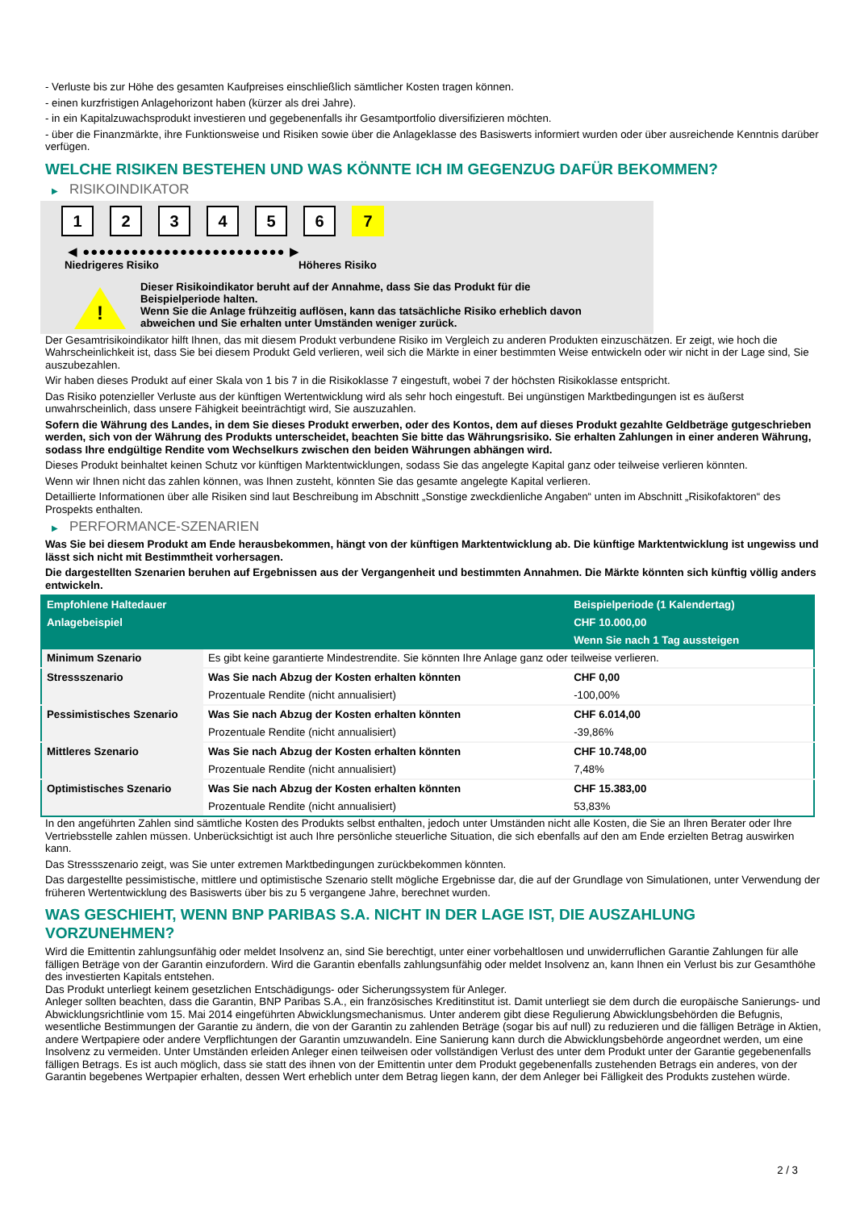- Verluste bis zur Höhe des gesamten Kaufpreises einschließlich sämtlicher Kosten tragen können.
- einen kurzfristigen Anlagehorizont haben (kürzer als drei Jahre).
- in ein Kapitalzuwachsprodukt investieren und gegebenenfalls ihr Gesamtportfolio diversifizieren möchten.
- über die Finanzmärkte, ihre Funktionsweise und Risiken sowie über die Anlageklasse des Basiswerts informiert wurden oder über ausreichende Kenntnis darüber verfügen.
WELCHE RISIKEN BESTEHEN UND WAS KÖNNTE ICH IM GEGENZUG DAFÜR BEKOMMEN?
▶ RISIKOINDIKATOR
1 2 3 4 5 6 7
◀ ●●●●●●●●●●●●●●●●●●●●●●●●● ▶
Niedrigeres Risiko Höheres Risiko
!
Dieser Risikoindikator beruht auf der Annahme, dass Sie das Produkt für die
Beispielperiode halten.
Wenn Sie die Anlage frühzeitig auflösen, kann das tatsächliche Risiko erheblich davon
abweichen und Sie erhalten unter Umständen weniger zurück.
Der Gesamtrisikoindikator hilft Ihnen, das mit diesem Produkt verbundene Risiko im Vergleich zu anderen Produkten einzuschätzen. Er zeigt, wie hoch die Wahrscheinlichkeit ist, dass Sie bei diesem Produkt Geld verlieren, weil sich die Märkte in einer bestimmten Weise entwickeln oder wir nicht in der Lage sind, Sie auszubezahlen.
Wir haben dieses Produkt auf einer Skala von 1 bis 7 in die Risikoklasse 7 eingestuft, wobei 7 der höchsten Risikoklasse entspricht.
Das Risiko potenzieller Verluste aus der künftigen Wertentwicklung wird als sehr hoch eingestuft. Bei ungünstigen Marktbedingungen ist es äußerst unwahrscheinlich, dass unsere Fähigkeit beeinträchtigt wird, Sie auszuzahlen.
Sofern die Währung des Landes, in dem Sie dieses Produkt erwerben, oder des Kontos, dem auf dieses Produkt gezahlte Geldbeträge gutgeschrieben werden, sich von der Währung des Produkts unterscheidet, beachten Sie bitte das Währungsrisiko. Sie erhalten Zahlungen in einer anderen Währung, sodass Ihre endgültige Rendite vom Wechselkurs zwischen den beiden Währungen abhängen wird.
Dieses Produkt beinhaltet keinen Schutz vor künftigen Marktentwicklungen, sodass Sie das angelegte Kapital ganz oder teilweise verlieren könnten.
Wenn wir Ihnen nicht das zahlen können, was Ihnen zusteht, könnten Sie das gesamte angelegte Kapital verlieren.
Detaillierte Informationen über alle Risiken sind laut Beschreibung im Abschnitt „Sonstige zweckdienliche Angaben“ unten im Abschnitt „Risikofaktoren“ des Prospekts enthalten.
▶ PERFORMANCE-SZENARIEN
Was Sie bei diesem Produkt am Ende herausbekommen, hängt von der künftigen Marktentwicklung ab. Die künftige Marktentwicklung ist ungewiss und lässt sich nicht mit Bestimmtheit vorhersagen.
Die dargestellten Szenarien beruhen auf Ergebnissen aus der Vergangenheit und bestimmten Annahmen. Die Märkte könnten sich künftig völlig anders entwickeln.
| Empfohlene Haltedauer | | Beispielperiode (1 Kalendertag) |
| Anlagebeispiel | | CHF 10.000,00 |
| | | Wenn Sie nach 1 Tag aussteigen |
| Minimum Szenario | Es gibt keine garantierte Mindestrendite. Sie könnten Ihre Anlage ganz oder teilweise verlieren. | |
| Stressszenario | Was Sie nach Abzug der Kosten erhalten könnten | CHF 0,00 |
| | Prozentuale Rendite (nicht annualisiert) | -100,00% |
| Pessimistisches Szenario | Was Sie nach Abzug der Kosten erhalten könnten | CHF 6.014,00 |
| | Prozentuale Rendite (nicht annualisiert) | -39,86% |
| Mittleres Szenario | Was Sie nach Abzug der Kosten erhalten könnten | CHF 10.748,00 |
| | Prozentuale Rendite (nicht annualisiert) | 7,48% |
| Optimistisches Szenario | Was Sie nach Abzug der Kosten erhalten könnten | CHF 15.383,00 |
| | Prozentuale Rendite (nicht annualisiert) | 53,83% |
In den angeführten Zahlen sind sämtliche Kosten des Produkts selbst enthalten, jedoch unter Umständen nicht alle Kosten, die Sie an Ihren Berater oder Ihre Vertriebsstelle zahlen müssen. Unberücksichtigt ist auch Ihre persönliche steuerliche Situation, die sich ebenfalls auf den am Ende erzielten Betrag auswirken kann.
Das Stressszenario zeigt, was Sie unter extremen Marktbedingungen zurückbekommen könnten.
Das dargestellte pessimistische, mittlere und optimistische Szenario stellt mögliche Ergebnisse dar, die auf der Grundlage von Simulationen, unter Verwendung der früheren Wertentwicklung des Basiswerts über bis zu 5 vergangene Jahre, berechnet wurden.
WAS GESCHIEHT, WENN BNP PARIBAS S.A. NICHT IN DER LAGE IST, DIE AUSZAHLUNG VORZUNEHMEN?
Wird die Emittentin zahlungsunfähig oder meldet Insolvenz an, sind Sie berechtigt, unter einer vorbehaltlosen und unwiderruflichen Garantie Zahlungen für alle fälligen Beträge von der Garantin einzufordern. Wird die Garantin ebenfalls zahlungsunfähig oder meldet Insolvenz an, kann Ihnen ein Verlust bis zur Gesamthöhe des investierten Kapitals entstehen.
Das Produkt unterliegt keinem gesetzlichen Entschädigungs- oder Sicherungssystem für Anleger.
Anleger sollten beachten, dass die Garantin, BNP Paribas S.A., ein französisches Kreditinstitut ist. Damit unterliegt sie dem durch die europäische Sanierungs- und Abwicklungsrichtlinie vom 15. Mai 2014 eingeführten Abwicklungsmechanismus. Unter anderem gibt diese Regulierung Abwicklungsbehörden die Befugnis, wesentliche Bestimmungen der Garantie zu ändern, die von der Garantin zu zahlenden Beträge (sogar bis auf null) zu reduzieren und die fälligen Beträge in Aktien, andere Wertpapiere oder andere Verpflichtungen der Garantin umzuwandeln. Eine Sanierung kann durch die Abwicklungsbehörde angeordnet werden, um eine Insolvenz zu vermeiden. Unter Umständen erleiden Anleger einen teilweisen oder vollständigen Verlust des unter dem Produkt unter der Garantie gegebenenfalls fälligen Betrags. Es ist auch möglich, dass sie statt des ihnen von der Emittentin unter dem Produkt gegebenenfalls zustehenden Betrags ein anderes, von der Garantin begebenes Wertpapier erhalten, dessen Wert erheblich unter dem Betrag liegen kann, der dem Anleger bei Fälligkeit des Produkts zustehen würde.
2 / 3